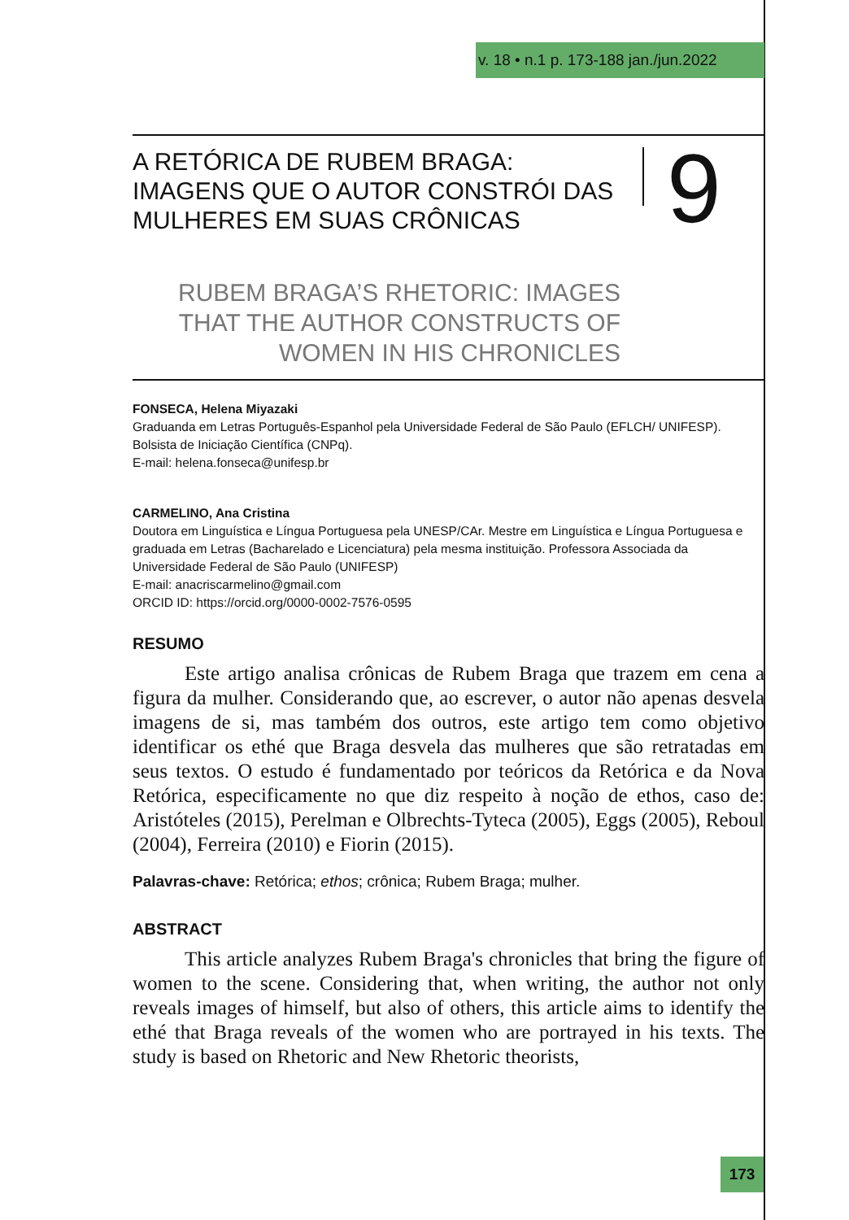v. 18 • n.1 p. 173-188 jan./jun.2022
A RETÓRICA DE RUBEM BRAGA: IMAGENS QUE O AUTOR CONSTRÓI DAS MULHERES EM SUAS CRÔNICAS
9
RUBEM BRAGA’S RHETORIC: IMAGES THAT THE AUTHOR CONSTRUCTS OF WOMEN IN HIS CHRONICLES
FONSECA, Helena Miyazaki
Graduanda em Letras Português-Espanhol pela Universidade Federal de São Paulo (EFLCH/ UNIFESP). Bolsista de Iniciação Científica (CNPq).
E-mail: helena.fonseca@unifesp.br
CARMELINO, Ana Cristina
Doutora em Linguística e Língua Portuguesa pela UNESP/CAr. Mestre em Linguística e Língua Portuguesa e graduada em Letras (Bacharelado e Licenciatura) pela mesma instituição. Professora Associada da Universidade Federal de São Paulo (UNIFESP)
E-mail: anacriscarmelino@gmail.com
ORCID ID: https://orcid.org/0000-0002-7576-0595
RESUMO
Este artigo analisa crônicas de Rubem Braga que trazem em cena a figura da mulher. Considerando que, ao escrever, o autor não apenas desvela imagens de si, mas também dos outros, este artigo tem como objetivo identificar os ethé que Braga desvela das mulheres que são retratadas em seus textos. O estudo é fundamentado por teóricos da Retórica e da Nova Retórica, especificamente no que diz respeito à noção de ethos, caso de: Aristóteles (2015), Perelman e Olbrechts-Tyteca (2005), Eggs (2005), Reboul (2004), Ferreira (2010) e Fiorin (2015).
Palavras-chave: Retórica; ethos; crônica; Rubem Braga; mulher.
ABSTRACT
This article analyzes Rubem Braga's chronicles that bring the figure of women to the scene. Considering that, when writing, the author not only reveals images of himself, but also of others, this article aims to identify the ethé that Braga reveals of the women who are portrayed in his texts. The study is based on Rhetoric and New Rhetoric theorists,
173